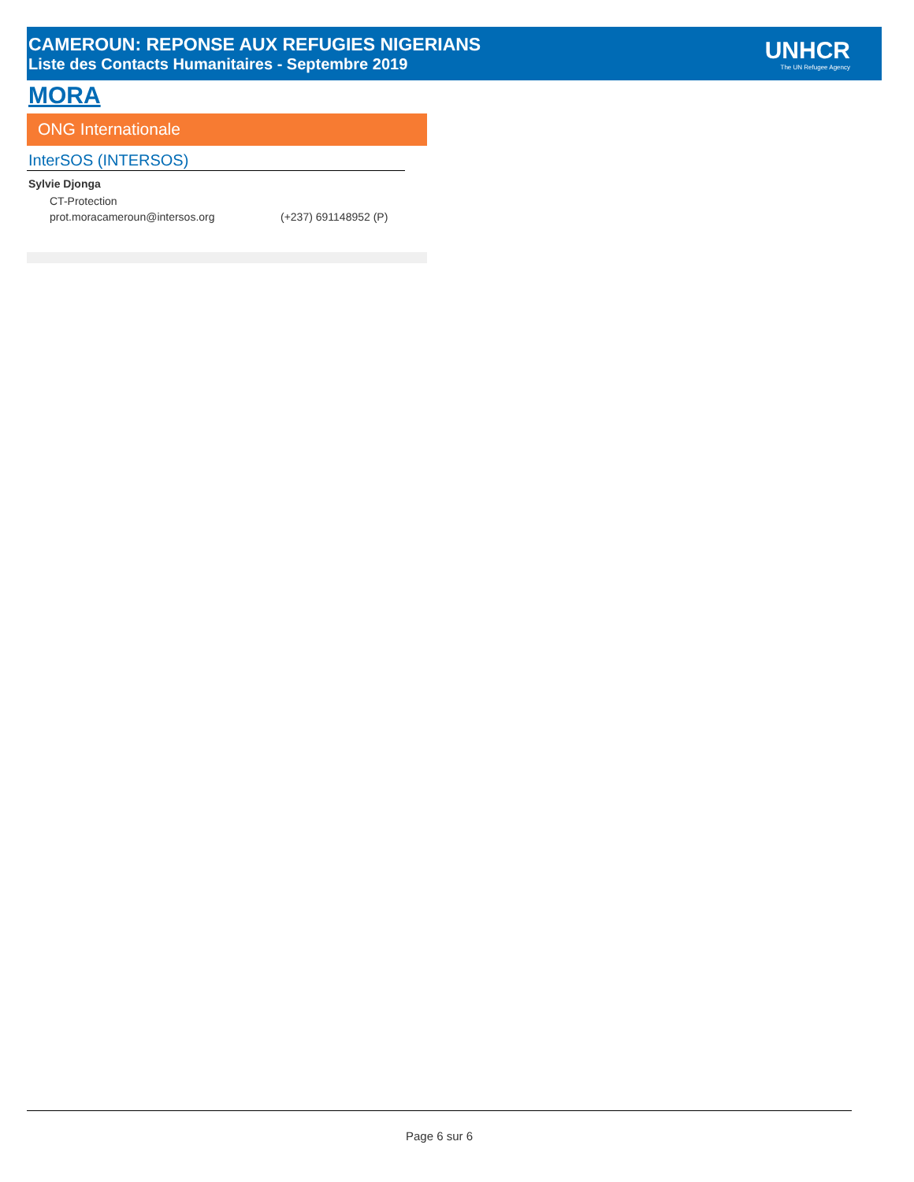CAMEROUN: REPONSE AUX REFUGIES NIGERIANS
Liste des Contacts Humanitaires - Septembre 2019
UNHCR
The UN Refugee Agency
MORA
ONG Internationale
InterSOS (INTERSOS)
Sylvie Djonga
CT-Protection
prot.moracameroun@intersos.org (+237) 691148952 (P)
Page 6 sur 6